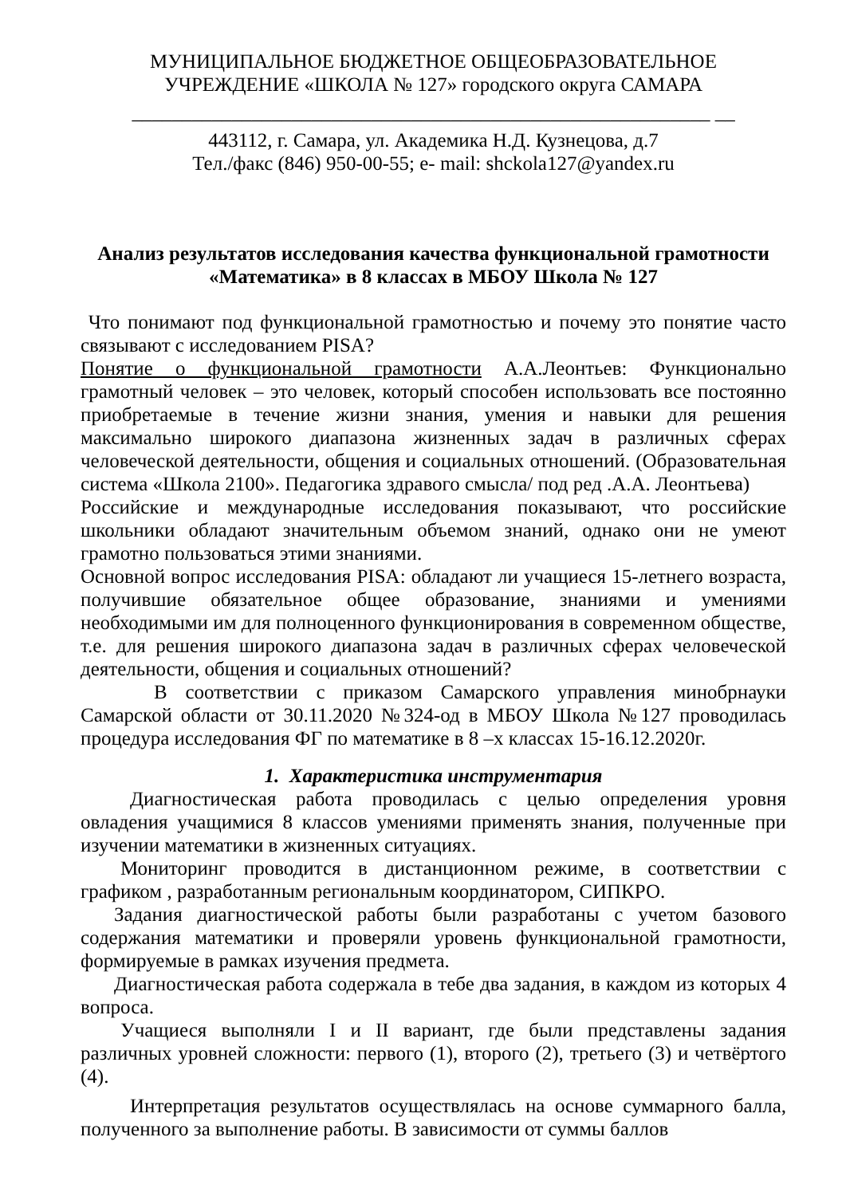МУНИЦИПАЛЬНОЕ БЮДЖЕТНОЕ ОБЩЕОБРАЗОВАТЕЛЬНОЕ
УЧРЕЖДЕНИЕ «ШКОЛА № 127» городского округа САМАРА
__________________________________________________________ __
443112, г. Самара, ул. Академика Н.Д. Кузнецова, д.7
Тел./факс (846) 950-00-55; е- mail: shckola127@yandex.ru
Анализ результатов исследования качества функциональной грамотности
«Математика» в 8 классах в МБОУ Школа № 127
Что понимают под функциональной грамотностью и почему это понятие часто связывают с исследованием PISA?
Понятие о функциональной грамотности А.А.Леонтьев: Функционально грамотный человек – это человек, который способен использовать все постоянно приобретаемые в течение жизни знания, умения и навыки для решения максимально широкого диапазона жизненных задач в различных сферах человеческой деятельности, общения и социальных отношений. (Образовательная система «Школа 2100». Педагогика здравого смысла/ под ред .А.А. Леонтьева)
Российские и международные исследования показывают, что российские школьники обладают значительным объемом знаний, однако они не умеют грамотно пользоваться этими знаниями.
Основной вопрос исследования PISA: обладают ли учащиеся 15-летнего возраста, получившие обязательное общее образование, знаниями и умениями необходимыми им для полноценного функционирования в современном обществе, т.е. для решения широкого диапазона задач в различных сферах человеческой деятельности, общения и социальных отношений?
В соответствии с приказом Самарского управления минобрнауки Самарской области от 30.11.2020 №324-од в МБОУ Школа №127 проводилась процедура исследования ФГ по математике в 8 –х классах 15-16.12.2020г.
1. Характеристика инструментария
Диагностическая работа проводилась с целью определения уровня овладения учащимися 8 классов умениями применять знания, полученные при изучении математики в жизненных ситуациях.
Мониторинг проводится в дистанционном режиме, в соответствии с графиком , разработанным региональным координатором, СИПКРО.
Задания диагностической работы были разработаны с учетом базового содержания математики и проверяли уровень функциональной грамотности, формируемые в рамках изучения предмета.
Диагностическая работа содержала в тебе два задания, в каждом из которых 4 вопроса.
Учащиеся выполняли I и II вариант, где были представлены задания различных уровней сложности: первого (1), второго (2), третьего (3) и четвёртого (4).
Интерпретация результатов осуществлялась на основе суммарного балла, полученного за выполнение работы. В зависимости от суммы баллов